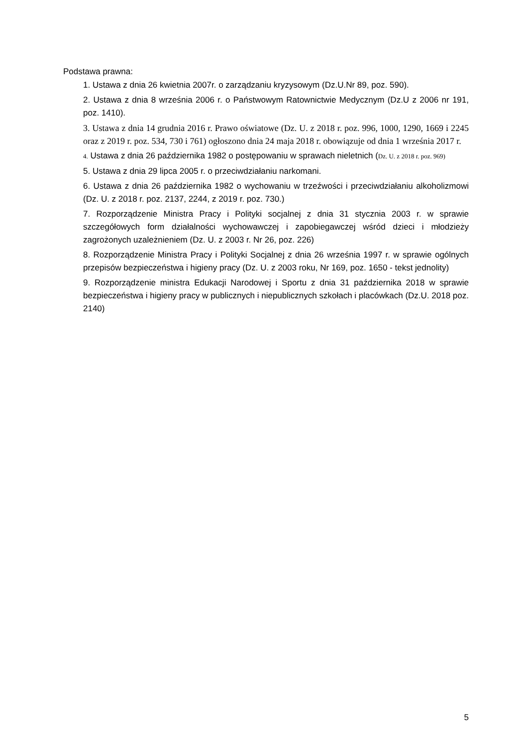Podstawa prawna:
1. Ustawa z dnia 26 kwietnia 2007r. o zarządzaniu kryzysowym (Dz.U.Nr 89, poz. 590).
2. Ustawa z dnia 8 września 2006 r. o Państwowym Ratownictwie Medycznym (Dz.U z 2006 nr 191, poz. 1410).
3. Ustawa z dnia 14 grudnia 2016 r. Prawo oświatowe (Dz. U. z 2018 r. poz. 996, 1000, 1290, 1669 i 2245 oraz z 2019 r. poz. 534, 730 i 761) ogłoszono dnia 24 maja 2018 r. obowiązuje od dnia 1 września 2017 r.
4. Ustawa z dnia 26 października 1982 o postępowaniu w sprawach nieletnich (Dz. U. z 2018 r. poz. 969)
5. Ustawa z dnia 29 lipca 2005 r. o przeciwdziałaniu narkomani.
6. Ustawa z dnia 26 października 1982 o wychowaniu w trzeźwości i przeciwdziałaniu alkoholizmowi (Dz. U. z 2018 r. poz. 2137, 2244, z 2019 r. poz. 730.)
7. Rozporządzenie Ministra Pracy i Polityki socjalnej z dnia 31 stycznia 2003 r. w sprawie szczegółowych form działalności wychowawczej i zapobiegawczej wśród dzieci i młodzieży zagrożonych uzależnieniem (Dz. U. z 2003 r. Nr 26, poz. 226)
8. Rozporządzenie Ministra Pracy i Polityki Socjalnej z dnia 26 września 1997 r. w sprawie ogólnych przepisów bezpieczeństwa i higieny pracy (Dz. U. z 2003 roku, Nr 169, poz. 1650 - tekst jednolity)
9. Rozporządzenie ministra Edukacji Narodowej i Sportu z dnia 31 października 2018 w sprawie bezpieczeństwa i higieny pracy w publicznych i niepublicznych szkołach i placówkach (Dz.U. 2018 poz. 2140)
5